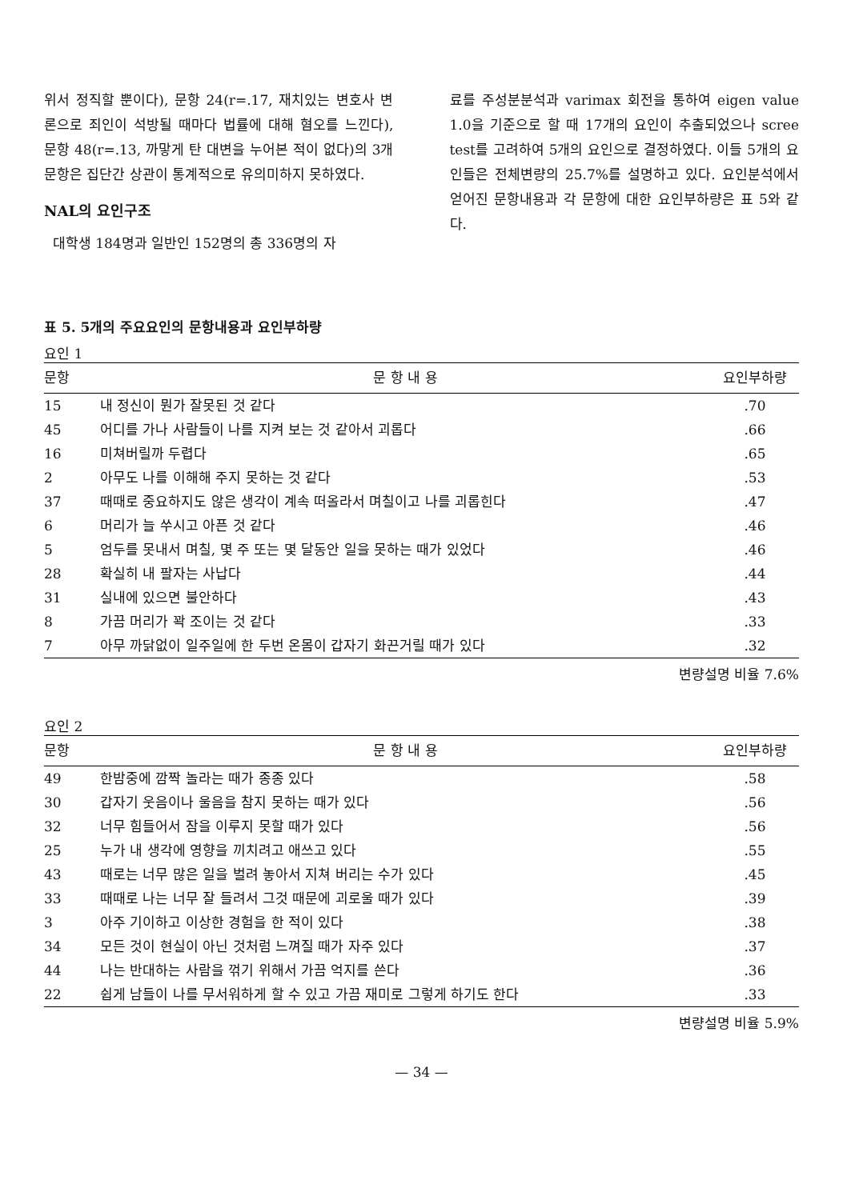위서 정직할 뿐이다), 문항 24(r=.17, 재치있는 변호사 변론으로 죄인이 석방될 때마다 법률에 대해 혐오를 느낀다), 문항 48(r=.13, 까맣게 탄 대변을 누어본 적이 없다)의 3개 문항은 집단간 상관이 통계적으로 유의미하지 못하였다.
NAL의 요인구조
대학생 184명과 일반인 152명의 총 336명의 자
료를 주성분분석과 varimax 회전을 통하여 eigen value 1.0을 기준으로 할 때 17개의 요인이 추출되었으나 scree test를 고려하여 5개의 요인으로 결정하였다. 이들 5개의 요인들은 전체변량의 25.7%를 설명하고 있다. 요인분석에서 얻어진 문항내용과 각 문항에 대한 요인부하량은 표 5와 같다.
표 5. 5개의 주요요인의 문항내용과 요인부하량
요인 1
| 문항 | 문 항 내 용 | 요인부하량 |
| --- | --- | --- |
| 15 | 내 정신이 뭔가 잘못된 것 같다 | .70 |
| 45 | 어디를 가나 사람들이 나를 지켜 보는 것 같아서 괴롭다 | .66 |
| 16 | 미쳐버릴까 두렵다 | .65 |
| 2 | 아무도 나를 이해해 주지 못하는 것 같다 | .53 |
| 37 | 때때로 중요하지도 않은 생각이 계속 떠올라서 며칠이고 나를 괴롭힌다 | .47 |
| 6 | 머리가 늘 쑤시고 아픈 것 같다 | .46 |
| 5 | 엄두를 못내서 며칠, 몇 주 또는 몇 달동안 일을 못하는 때가 있었다 | .46 |
| 28 | 확실히 내 팔자는 사납다 | .44 |
| 31 | 실내에 있으면 불안하다 | .43 |
| 8 | 가끔 머리가 꽉 조이는 것 같다 | .33 |
| 7 | 아무 까닭없이 일주일에 한 두번 온몸이 갑자기 화끈거릴 때가 있다 | .32 |
변량설명 비율 7.6%
요인 2
| 문항 | 문 항 내 용 | 요인부하량 |
| --- | --- | --- |
| 49 | 한밤중에 깜짝 놀라는 때가 종종 있다 | .58 |
| 30 | 갑자기 웃음이나 울음을 참지 못하는 때가 있다 | .56 |
| 32 | 너무 힘들어서 잠을 이루지 못할 때가 있다 | .56 |
| 25 | 누가 내 생각에 영향을 끼치려고 애쓰고 있다 | .55 |
| 43 | 때로는 너무 많은 일을 벌려 놓아서 지쳐 버리는 수가 있다 | .45 |
| 33 | 때때로 나는 너무 잘 들려서 그것 때문에 괴로울 때가 있다 | .39 |
| 3 | 아주 기이하고 이상한 경험을 한 적이 있다 | .38 |
| 34 | 모든 것이 현실이 아닌 것처럼 느껴질 때가 자주 있다 | .37 |
| 44 | 나는 반대하는 사람을 꺾기 위해서 가끔 억지를 쓴다 | .36 |
| 22 | 쉽게 남들이 나를 무서워하게 할 수 있고 가끔 재미로 그렇게 하기도 한다 | .33 |
변량설명 비율 5.9%
— 34 —